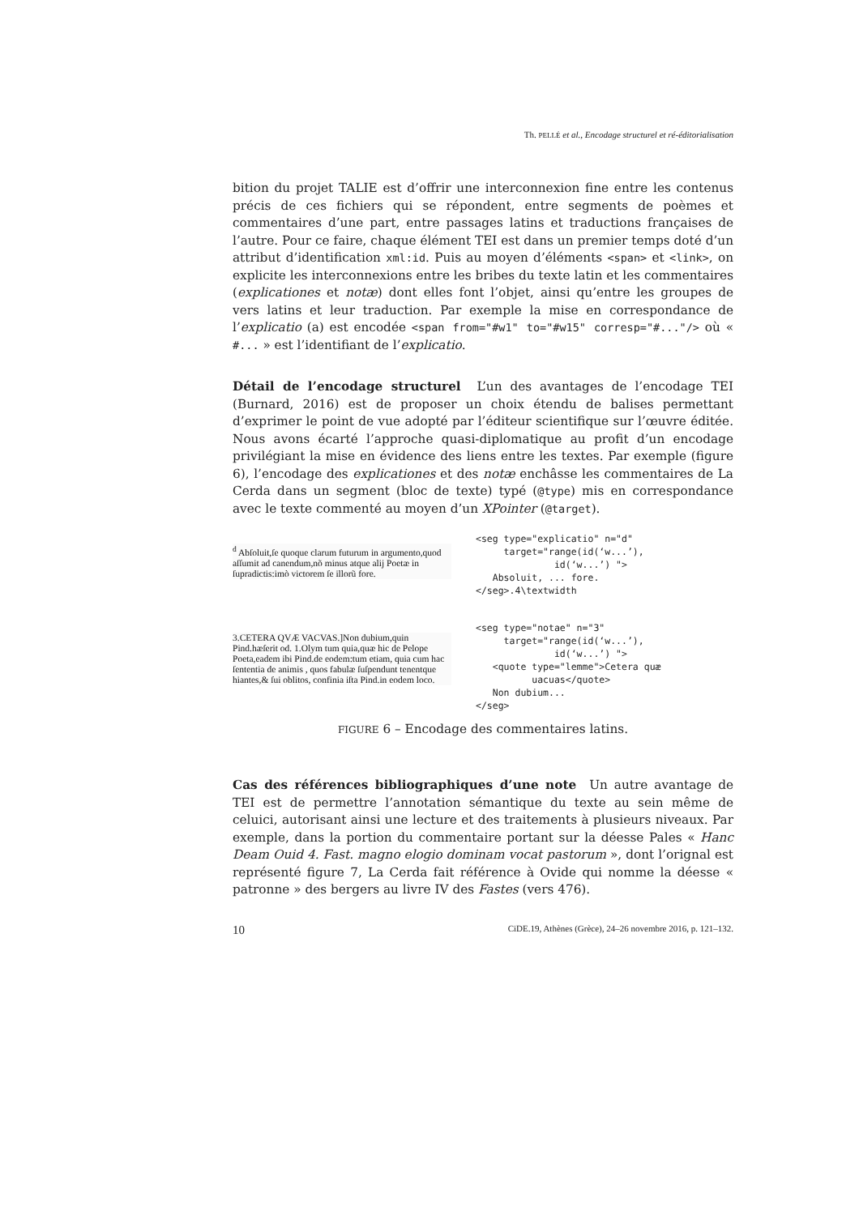Th. PELLÉ et al., Encodage structurel et ré-éditorialisation
bition du projet TALIE est d’offrir une interconnexion fine entre les contenus précis de ces fichiers qui se répondent, entre segments de poèmes et commentaires d’une part, entre passages latins et traductions françaises de l’autre. Pour ce faire, chaque élément TEI est dans un premier temps doté d’un attribut d’identification xml:id. Puis au moyen d’éléments <span> et <link>, on explicite les interconnexions entre les bribes du texte latin et les commentaires (explicationes et notæ) dont elles font l’objet, ainsi qu’entre les groupes de vers latins et leur traduction. Par exemple la mise en correspondance de l’explicatio (a) est encodée <span from="#w1" to="#w15" corresp="#..."/> où « #... » est l’identifiant de l’explicatio.
Détail de l’encodage structurel L’un des avantages de l’encodage TEI (Burnard, 2016) est de proposer un choix étendu de balises permettant d’exprimer le point de vue adopté par l’éditeur scientifique sur l’œuvre éditée. Nous avons écarté l’approche quasi-diplomatique au profit d’un encodage privilégiant la mise en évidence des liens entre les textes. Par exemple (figure 6), l’encodage des explicationes et des notæ enchâsse les commentaires de La Cerda dans un segment (bloc de texte) typé (@type) mis en correspondance avec le texte commenté au moyen d’un XPointer (@target).
<sup>d</sup> Abſoluit,ſe quoque clarum futurum in argumento,quod aſſumit ad canendum,nõ minus atque alij Poetæ in ſupradictis:imò victorem ſe illorũ fore.
<seg type="explicatio" n="d"
     target="range(id(‘w...’),
              id(‘w...’) ">
   Absoluit, ... fore.
</seg>.4\textwidth
3.CETERA QVÆ VACVAS.]Non dubium,quin Pind.hæſerit od. 1.Olym tum quia,quæ hic de Pelope Poeta,eadem ibi Pind.de eodem:tum etiam, quia cum hac ſententia de animis , quos fabulæ ſuſpendunt tenentque hiantes,& ſui oblitos, confinia iſta Pind.in eodem loco.
<seg type="notae" n="3"
     target="range(id(‘w...’),
              id(‘w...’) ">
   <quote type="lemme">Cetera quæ
          uacuas</quote>
   Non dubium...
</seg>
FIGURE 6 – Encodage des commentaires latins.
Cas des références bibliographiques d’une note Un autre avantage de TEI est de permettre l’annotation sémantique du texte au sein même de celuici, autorisant ainsi une lecture et des traitements à plusieurs niveaux. Par exemple, dans la portion du commentaire portant sur la déesse Pales « Hanc Deam Ouid 4. Fast. magno elogio dominam vocat pastorum », dont l’orignal est représenté figure 7, La Cerda fait référence à Ovide qui nomme la déesse « patronne » des bergers au livre IV des Fastes (vers 476).
10 CiDE.19, Athènes (Grèce), 24–26 novembre 2016, p. 121–132.